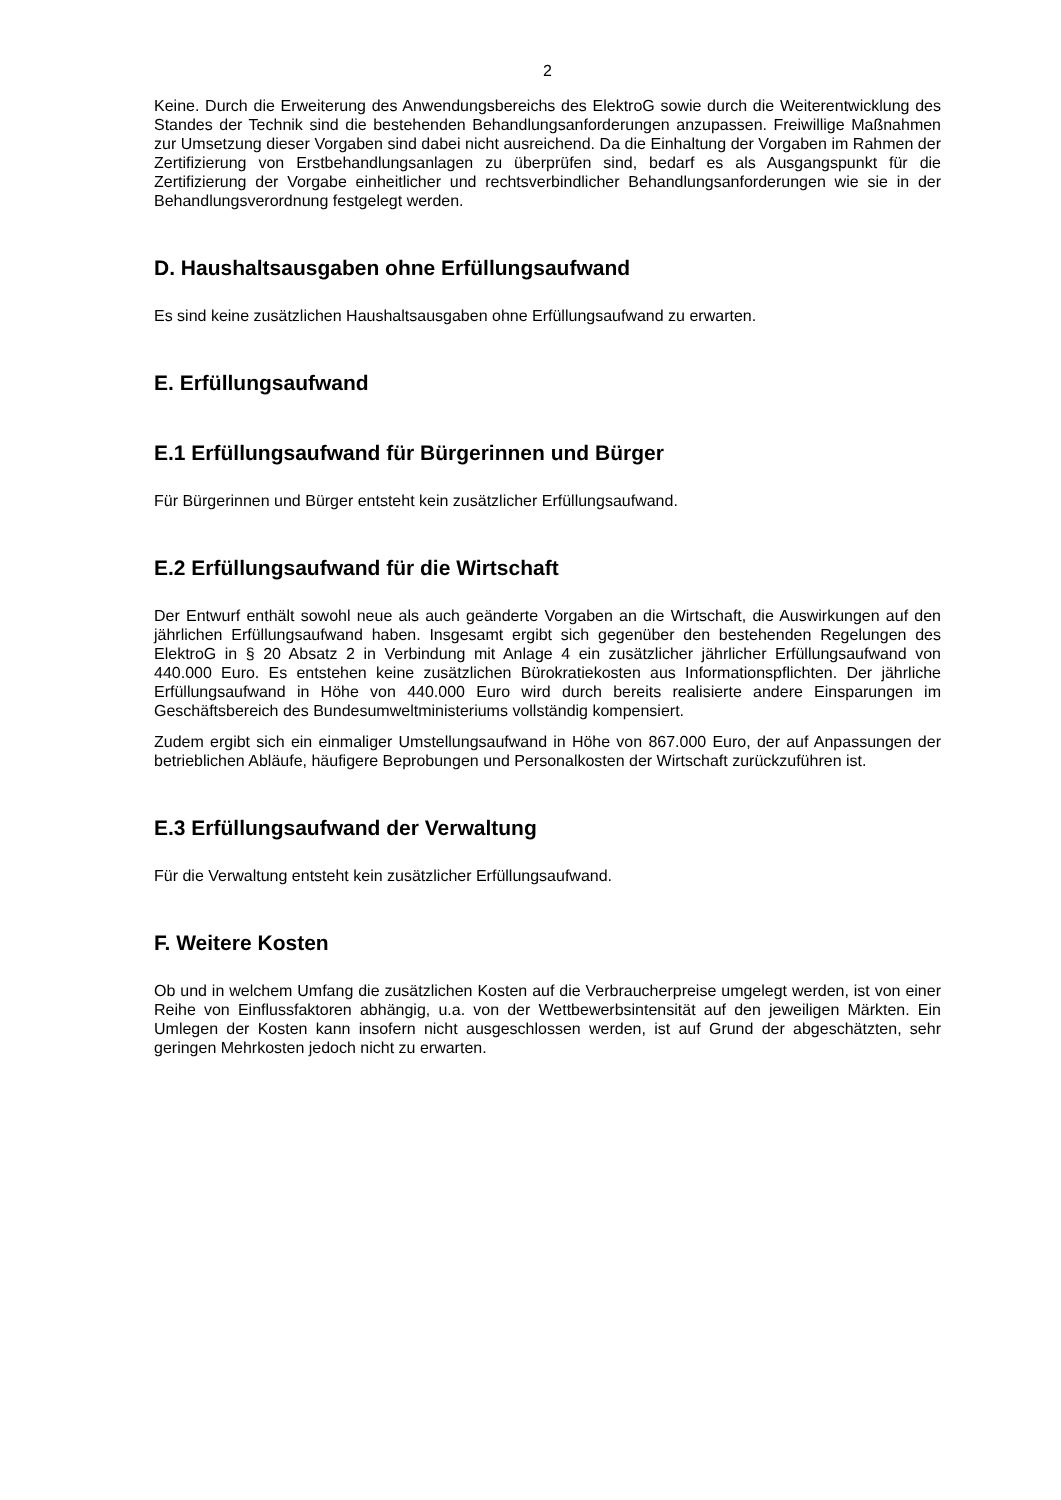2
Keine. Durch die Erweiterung des Anwendungsbereichs des ElektroG sowie durch die Weiterentwicklung des Standes der Technik sind die bestehenden Behandlungsanforderungen anzupassen. Freiwillige Maßnahmen zur Umsetzung dieser Vorgaben sind dabei nicht ausreichend. Da die Einhaltung der Vorgaben im Rahmen der Zertifizierung von Erstbehandlungsanlagen zu überprüfen sind, bedarf es als Ausgangspunkt für die Zertifizierung der Vorgabe einheitlicher und rechtsverbindlicher Behandlungsanforderungen wie sie in der Behandlungsverordnung festgelegt werden.
D. Haushaltsausgaben ohne Erfüllungsaufwand
Es sind keine zusätzlichen Haushaltsausgaben ohne Erfüllungsaufwand zu erwarten.
E. Erfüllungsaufwand
E.1 Erfüllungsaufwand für Bürgerinnen und Bürger
Für Bürgerinnen und Bürger entsteht kein zusätzlicher Erfüllungsaufwand.
E.2 Erfüllungsaufwand für die Wirtschaft
Der Entwurf enthält sowohl neue als auch geänderte Vorgaben an die Wirtschaft, die Auswirkungen auf den jährlichen Erfüllungsaufwand haben. Insgesamt ergibt sich gegenüber den bestehenden Regelungen des ElektroG in § 20 Absatz 2 in Verbindung mit Anlage 4 ein zusätzlicher jährlicher Erfüllungsaufwand von 440.000 Euro. Es entstehen keine zusätzlichen Bürokratiekosten aus Informationspflichten. Der jährliche Erfüllungsaufwand in Höhe von 440.000 Euro wird durch bereits realisierte andere Einsparungen im Geschäftsbereich des Bundesumweltministeriums vollständig kompensiert.
Zudem ergibt sich ein einmaliger Umstellungsaufwand in Höhe von 867.000 Euro, der auf Anpassungen der betrieblichen Abläufe, häufigere Beprobungen und Personalkosten der Wirtschaft zurückzuführen ist.
E.3 Erfüllungsaufwand der Verwaltung
Für die Verwaltung entsteht kein zusätzlicher Erfüllungsaufwand.
F. Weitere Kosten
Ob und in welchem Umfang die zusätzlichen Kosten auf die Verbraucherpreise umgelegt werden, ist von einer Reihe von Einflussfaktoren abhängig, u.a. von der Wettbewerbsintensität auf den jeweiligen Märkten. Ein Umlegen der Kosten kann insofern nicht ausgeschlossen werden, ist auf Grund der abgeschätzten, sehr geringen Mehrkosten jedoch nicht zu erwarten.